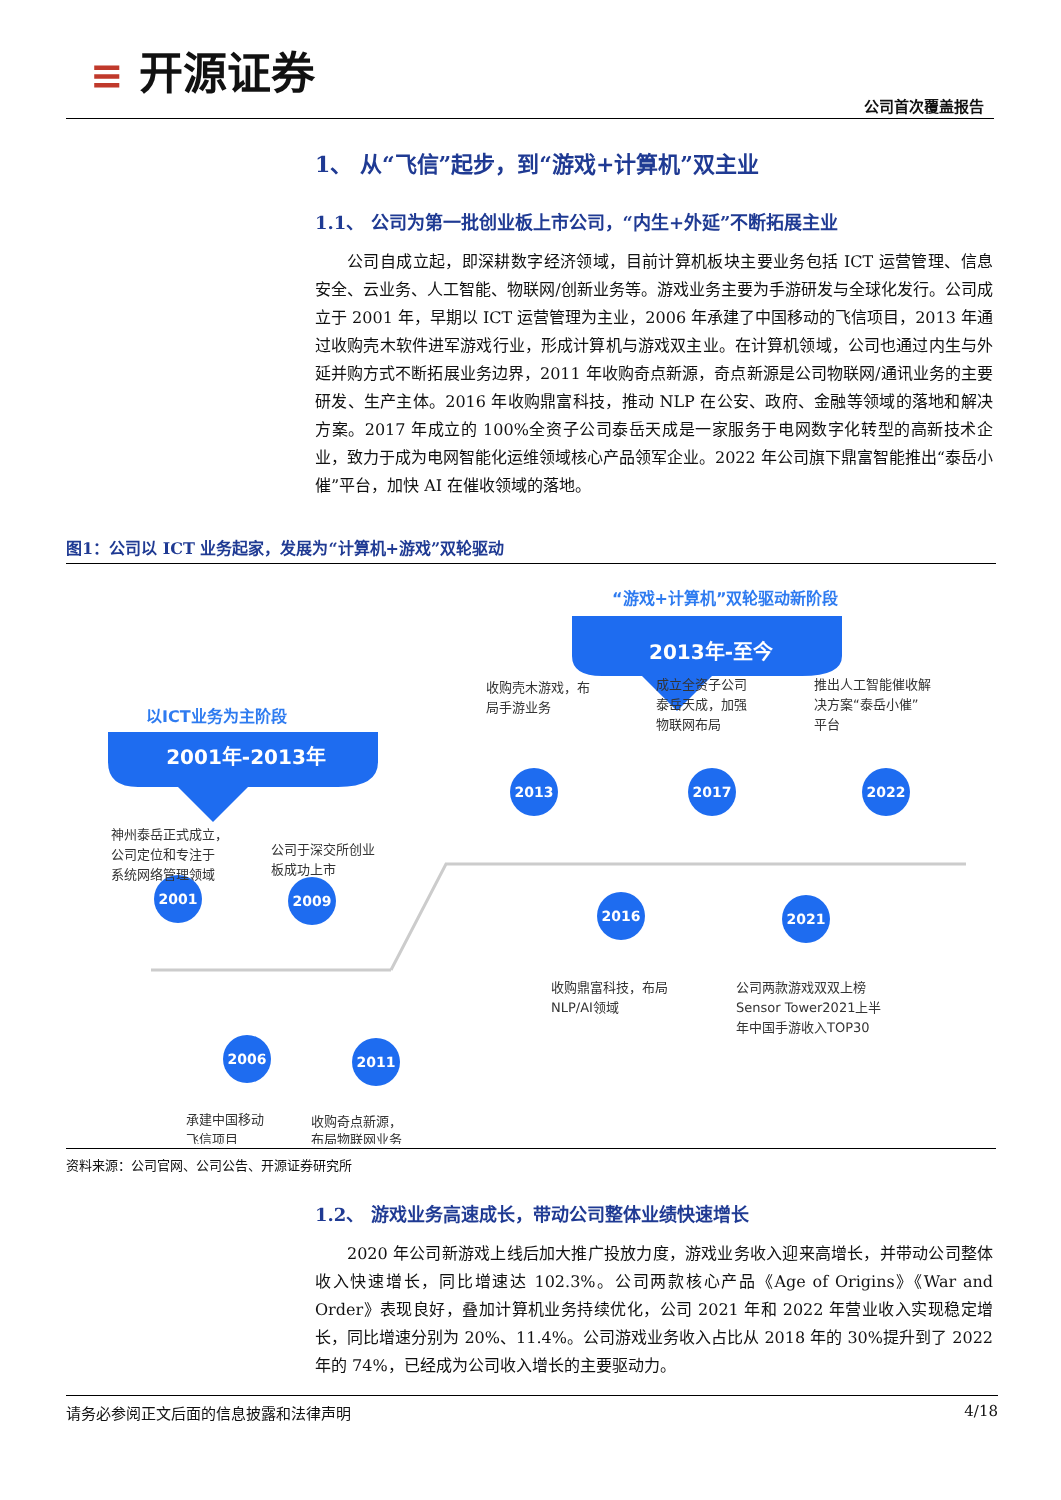≡ 开源证券
公司首次覆盖报告
1、 从“飞信”起步，到“游戏+计算机”双主业
1.1、 公司为第一批创业板上市公司，“内生+外延”不断拓展主业
公司自成立起，即深耕数字经济领域，目前计算机板块主要业务包括 ICT 运营管理、信息安全、云业务、人工智能、物联网/创新业务等。游戏业务主要为手游研发与全球化发行。公司成立于 2001 年，早期以 ICT 运营管理为主业，2006 年承建了中国移动的飞信项目，2013 年通过收购壳木软件进军游戏行业，形成计算机与游戏双主业。在计算机领域，公司也通过内生与外延并购方式不断拓展业务边界，2011 年收购奇点新源，奇点新源是公司物联网/通讯业务的主要研发、生产主体。2016 年收购鼎富科技，推动 NLP 在公安、政府、金融等领域的落地和解决方案。2017 年成立的 100%全资子公司泰岳天成是一家服务于电网数字化转型的高新技术企业，致力于成为电网智能化运维领域核心产品领军企业。2022 年公司旗下鼎富智能推出“泰岳小催”平台，加快 AI 在催收领域的落地。
图1：公司以 ICT 业务起家，发展为“计算机+游戏”双轮驱动
“游戏+计算机”双轮驱动新阶段
2013年-至今
以ICT业务为主阶段
2001年-2013年
2001
2009
2006
2011
2013
2017
2022
2016
2021
神州泰岳正式成立，
公司定位和专注于
系统网络管理领域
公司于深交所创业
板成功上市
承建中国移动
飞信项目
收购奇点新源，
布局物联网业务
收购壳木游戏，布
局手游业务
成立全资子公司
泰岳天成，加强
物联网布局
推出人工智能催收解
决方案“泰岳小催”
平台
收购鼎富科技，布局
NLP/AI领域
公司两款游戏双双上榜
Sensor Tower2021上半
年中国手游收入TOP30
资料来源：公司官网、公司公告、开源证券研究所
1.2、 游戏业务高速成长，带动公司整体业绩快速增长
2020 年公司新游戏上线后加大推广投放力度，游戏业务收入迎来高增长，并带动公司整体收入快速增长，同比增速达 102.3%。公司两款核心产品《Age of Origins》《War and Order》表现良好，叠加计算机业务持续优化，公司 2021 年和 2022 年营业收入实现稳定增长，同比增速分别为 20%、11.4%。公司游戏业务收入占比从 2018 年的 30%提升到了 2022 年的 74%，已经成为公司收入增长的主要驱动力。
请务必参阅正文后面的信息披露和法律声明 4/18